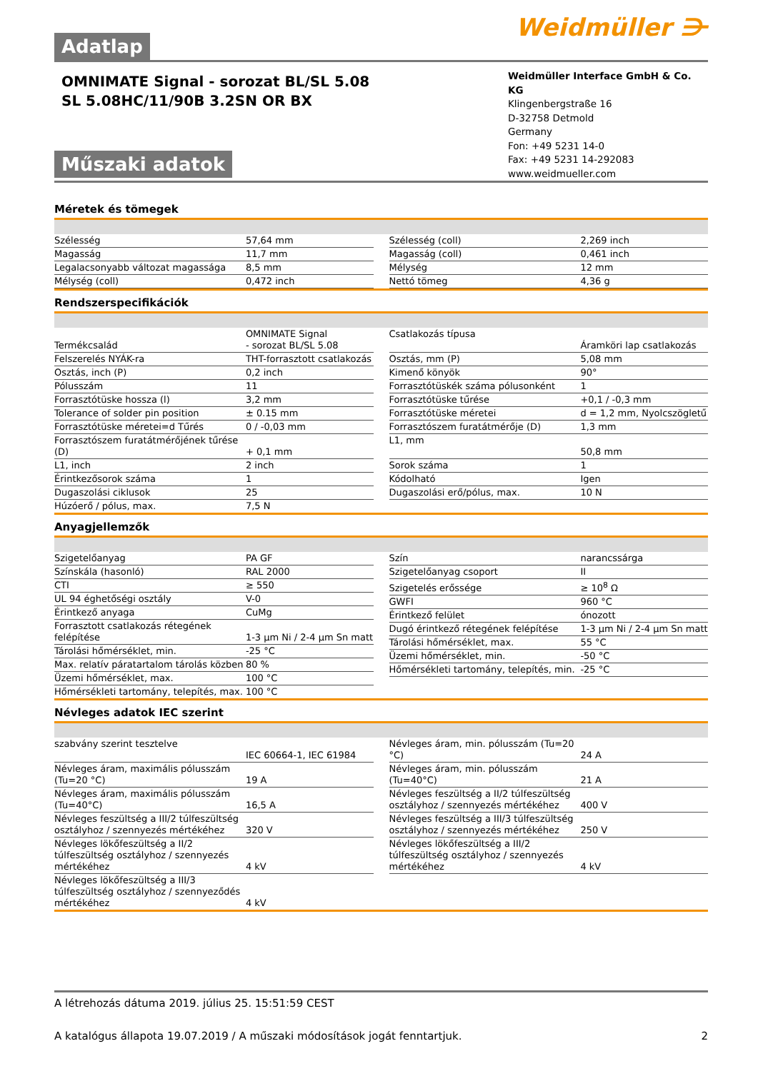Adatlap Weidmüller ⋺
OMNIMATE Signal - sorozat BL/SL 5.08
SL 5.08HC/11/90B 3.2SN OR BX
Műszaki adatok
Weidmüller Interface GmbH & Co. KG
Klingenbergstraße 16
D-32758 Detmold
Germany
Fon: +49 5231 14-0
Fax: +49 5231 14-292083
www.weidmueller.com
Méretek és tömegek
| Szélesség | 57,64 mm |
| Magasság | 11,7 mm |
| Legalacsonyabb változat magassága | 8,5 mm |
| Mélység (coll) | 0,472 inch |
| Szélesség (coll) | 2,269 inch |
| Magasság (coll) | 0,461 inch |
| Mélység | 12 mm |
| Nettó tömeg | 4,36 g |
Rendszerspecifikációk
| Termékcsalád | OMNIMATE Signal - sorozat BL/SL 5.08 |
| Felszerelés NYÁK-ra | THT-forrasztott csatlakozás |
| Osztás, inch (P) | 0,2 inch |
| Pólusszám | 11 |
| Forrasztótüske hossza (l) | 3,2 mm |
| Tolerance of solder pin position | ± 0.15 mm |
| Forrasztótüske méretei=d Tűrés | 0 / -0,03 mm |
| Forrasztószem furatátmérőjének tűrése (D) | + 0,1 mm |
| L1, inch | 2 inch |
| Érintkezősorok száma | 1 |
| Dugaszolási ciklusok | 25 |
| Húzóerő / pólus, max. | 7,5 N |
| Csatlakozás típusa | Áramköri lap csatlakozás |
| Osztás, mm (P) | 5,08 mm |
| Kimenő könyök | 90° |
| Forrasztótüskék száma pólusonként | 1 |
| Forrasztótüske tűrése | +0,1 / -0,3 mm |
| Forrasztótüske méretei | d = 1,2 mm, Nyolcszögletű |
| Forrasztószem furatátmérője (D) | 1,3 mm |
| L1, mm | 50,8 mm |
| Sorok száma | 1 |
| Kódolható | Igen |
| Dugaszolási erő/pólus, max. | 10 N |
Anyagjellemzők
| Szigetelőanyag | PA GF |
| Színskála (hasonló) | RAL 2000 |
| CTI | ≥ 550 |
| UL 94 éghetőségi osztály | V-0 |
| Érintkező anyaga | CuMg |
| Forrasztott csatlakozás rétegének felépítése | 1-3 µm Ni / 2-4 µm Sn matt |
| Tárolási hőmérséklet, min. | -25 °C |
| Max. relatív páratartalom tárolás közben | 80 % |
| Üzemi hőmérséklet, max. | 100 °C |
| Hőmérsékleti tartomány, telepítés, max. | 100 °C |
| Szín | narancssárga |
| Szigetelőanyag csoport | II |
| Szigetelés erőssége | ≥ 10<sup>8</sup> Ω |
| GWFI | 960 °C |
| Érintkező felület | ónozott |
| Dugó érintkező rétegének felépítése | 1-3 µm Ni / 2-4 µm Sn matt |
| Tárolási hőmérséklet, max. | 55 °C |
| Üzemi hőmérséklet, min. | -50 °C |
| Hőmérsékleti tartomány, telepítés, min. | -25 °C |
Névleges adatok IEC szerint
| szabvány szerint tesztelve | IEC 60664-1, IEC 61984 |
| Névleges áram, maximális pólusszám (Tu=20 °C) | 19 A |
| Névleges áram, maximális pólusszám (Tu=40°C) | 16,5 A |
| Névleges feszültség a III/2 túlfeszültség osztályhoz / szennyezés mértékéhez | 320 V |
| Névleges lökőfeszültség a II/2 túlfeszültség osztályhoz / szennyezés mértékéhez | 4 kV |
| Névleges lökőfeszültség a III/3 túlfeszültség osztályhoz / szennyeződés mértékéhez | 4 kV |
| Névleges áram, min. pólusszám (Tu=20 °C) | 24 A |
| Névleges áram, min. pólusszám (Tu=40°C) | 21 A |
| Névleges feszültség a II/2 túlfeszültség osztályhoz / szennyezés mértékéhez | 400 V |
| Névleges feszültség a III/3 túlfeszültség osztályhoz / szennyezés mértékéhez | 250 V |
| Névleges lökőfeszültség a III/2 túlfeszültség osztályhoz / szennyezés mértékéhez | 4 kV |
A létrehozás dátuma 2019. július 25. 15:51:59 CEST
A katalógus állapota 19.07.2019 / A műszaki módosítások jogát fenntartjuk. 2